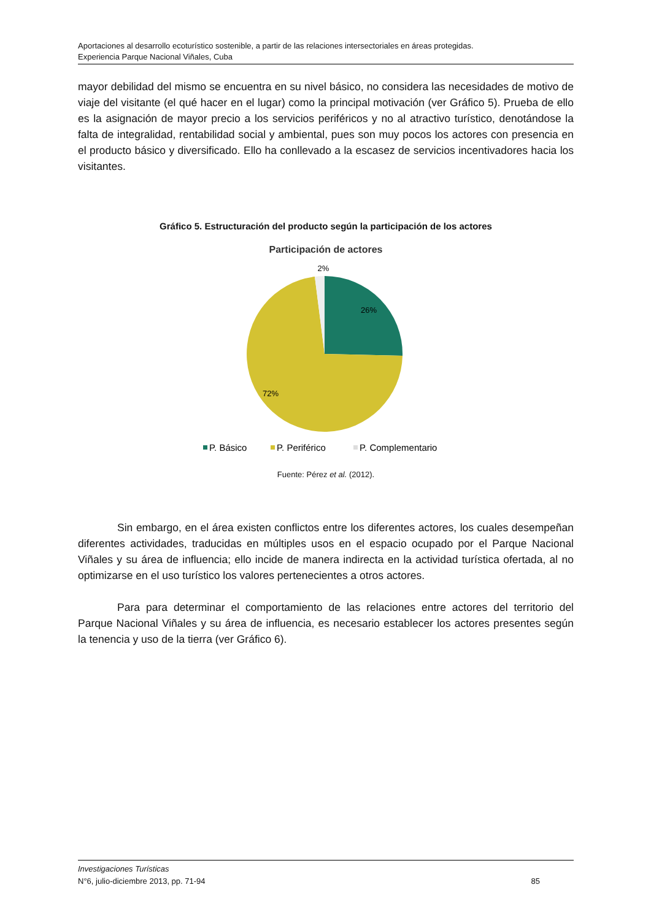Aportaciones al desarrollo ecoturístico sostenible, a partir de las relaciones intersectoriales en áreas protegidas.
Experiencia Parque Nacional Viñales, Cuba
mayor debilidad del mismo se encuentra en su nivel básico, no considera las necesidades de motivo de viaje del visitante (el qué hacer en el lugar) como la principal motivación (ver Gráfico 5). Prueba de ello es la asignación de mayor precio a los servicios periféricos y no al atractivo turístico, denotándose la falta de integralidad, rentabilidad social y ambiental, pues son muy pocos los actores con presencia en el producto básico y diversificado. Ello ha conllevado a la escasez de servicios incentivadores hacia los visitantes.
Gráfico 5. Estructuración del producto según la participación de los actores
Participación de actores
2%
26%
72%
P. Básico
P. Periférico
P. Complementario
Fuente: Pérez et al. (2012).
Sin embargo, en el área existen conflictos entre los diferentes actores, los cuales desempeñan diferentes actividades, traducidas en múltiples usos en el espacio ocupado por el Parque Nacional Viñales y su área de influencia; ello incide de manera indirecta en la actividad turística ofertada, al no optimizarse en el uso turístico los valores pertenecientes a otros actores.
Para para determinar el comportamiento de las relaciones entre actores del territorio del Parque Nacional Viñales y su área de influencia, es necesario establecer los actores presentes según la tenencia y uso de la tierra (ver Gráfico 6).
Investigaciones Turísticas
N°6, julio-diciembre 2013, pp. 71-94 85